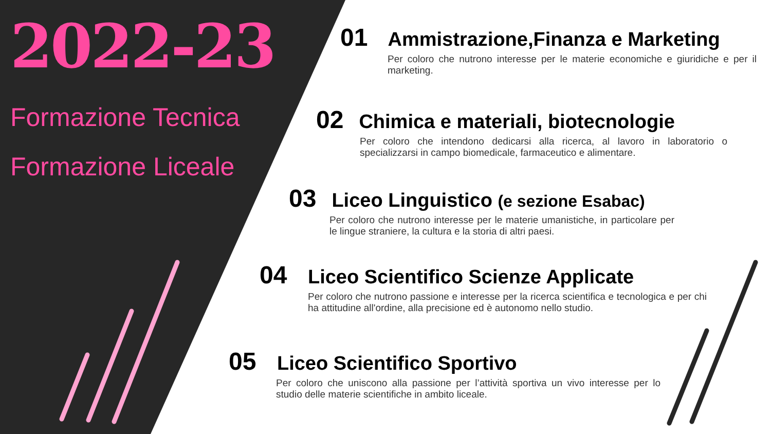2022-23
Formazione Tecnica
Formazione Liceale
01 Ammistrazione,Finanza e Marketing
Per coloro che nutrono interesse per le materie economiche e giuridiche e per il marketing.
02 Chimica e materiali, biotecnologie
Per coloro che intendono dedicarsi alla ricerca, al lavoro in laboratorio o specializzarsi in campo biomedicale, farmaceutico e alimentare.
03 Liceo Linguistico (e sezione Esabac)
Per coloro che nutrono interesse per le materie umanistiche, in particolare per le lingue straniere, la cultura e la storia di altri paesi.
04 Liceo Scientifico Scienze Applicate
Per coloro che nutrono passione e interesse per la ricerca scientifica e tecnologica e per chi ha attitudine all'ordine, alla precisione ed è autonomo nello studio.
05 Liceo Scientifico Sportivo
Per coloro che uniscono alla passione per l’attività sportiva un vivo interesse per lo studio delle materie scientifiche in ambito liceale.